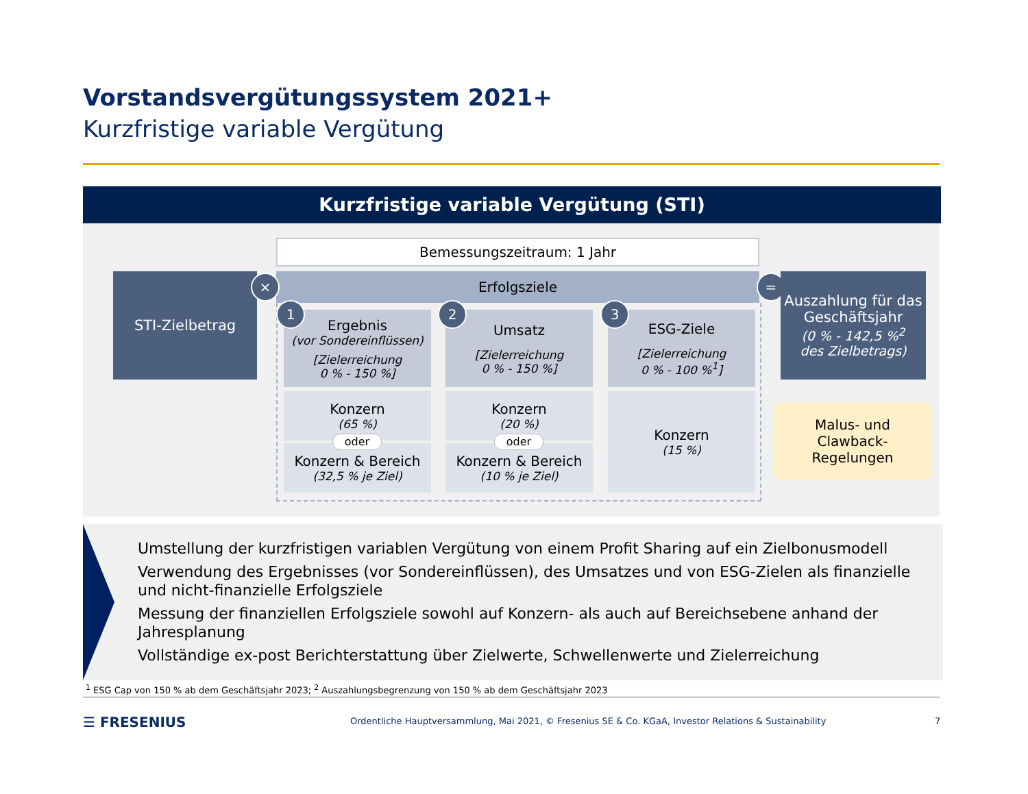Vorstandsvergütungssystem 2021+
Kurzfristige variable Vergütung
Kurzfristige variable Vergütung (STI)
Bemessungszeitraum: 1 Jahr
STI-Zielbetrag Erfolgsziele
× =
Ergebnis
(vor Sondereinflüssen)
[Zielerreichung
0 % - 150 %]
Umsatz
[Zielerreichung
0 % - 150 %]
ESG-Ziele
[Zielerreichung
0 % - 100 %<sup>1</sup>]
1 2 3
Konzern
(65 %)
Konzern & Bereich
(32,5 % je Ziel)
oder
Konzern
(20 %)
Konzern & Bereich
(10 % je Ziel)
oder
Konzern
(15 %)
Auszahlung für das Geschäftsjahr
(0 % - 142,5 %<sup>2</sup>
des Zielbetrags)
Malus- und
Clawback-
Regelungen
Umstellung der kurzfristigen variablen Vergütung von einem Profit Sharing auf ein Zielbonusmodell
Verwendung des Ergebnisses (vor Sondereinflüssen), des Umsatzes und von ESG-Zielen als finanzielle und nicht-finanzielle Erfolgsziele
Messung der finanziellen Erfolgsziele sowohl auf Konzern- als auch auf Bereichsebene anhand der Jahresplanung
Vollständige ex-post Berichterstattung über Zielwerte, Schwellenwerte und Zielerreichung
<sup>1</sup> ESG Cap von 150 % ab dem Geschäftsjahr 2023; <sup>2</sup> Auszahlungsbegrenzung von 150 % ab dem Geschäftsjahr 2023
☰ FRESENIUS
Ordentliche Hauptversammlung, Mai 2021, © Fresenius SE & Co. KGaA, Investor Relations & Sustainability
7